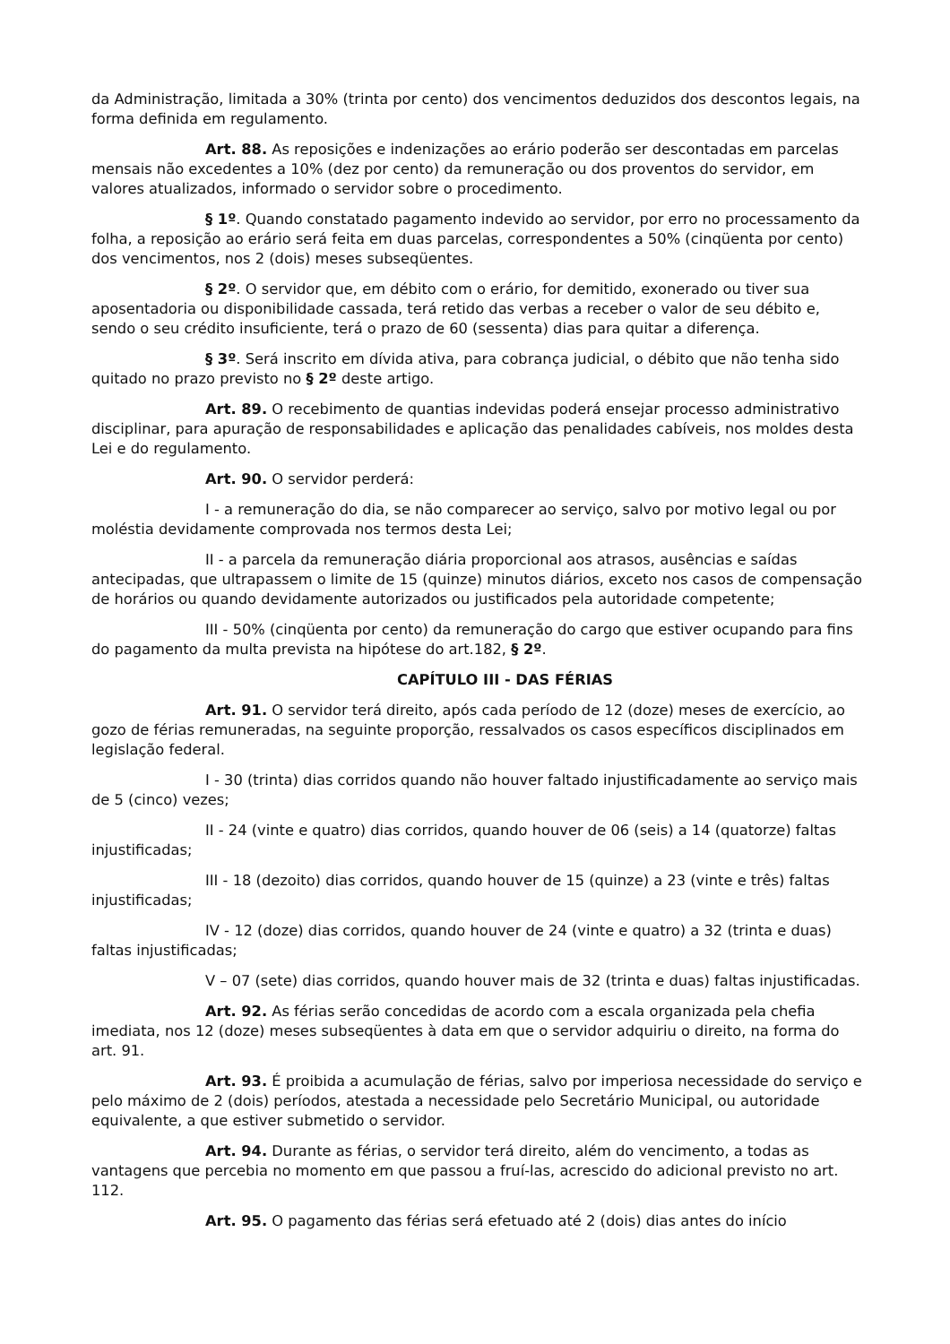da Administração, limitada a 30% (trinta por cento) dos vencimentos deduzidos dos descontos legais, na forma definida em regulamento.
Art. 88. As reposições e indenizações ao erário poderão ser descontadas em parcelas mensais não excedentes a 10% (dez por cento) da remuneração ou dos proventos do servidor, em valores atualizados, informado o servidor sobre o procedimento.
§ 1º. Quando constatado pagamento indevido ao servidor, por erro no processamento da folha, a reposição ao erário será feita em duas parcelas, correspondentes a 50% (cinqüenta por cento) dos vencimentos, nos 2 (dois) meses subseqüentes.
§ 2º. O servidor que, em débito com o erário, for demitido, exonerado ou tiver sua aposentadoria ou disponibilidade cassada, terá retido das verbas a receber o valor de seu débito e, sendo o seu crédito insuficiente, terá o prazo de 60 (sessenta) dias para quitar a diferença.
§ 3º. Será inscrito em dívida ativa, para cobrança judicial, o débito que não tenha sido quitado no prazo previsto no § 2º deste artigo.
Art. 89. O recebimento de quantias indevidas poderá ensejar processo administrativo disciplinar, para apuração de responsabilidades e aplicação das penalidades cabíveis, nos moldes desta Lei e do regulamento.
Art. 90. O servidor perderá:
I - a remuneração do dia, se não comparecer ao serviço, salvo por motivo legal ou por moléstia devidamente comprovada nos termos desta Lei;
II - a parcela da remuneração diária proporcional aos atrasos, ausências e saídas antecipadas, que ultrapassem o limite de 15 (quinze) minutos diários, exceto nos casos de compensação de horários ou quando devidamente autorizados ou justificados pela autoridade competente;
III - 50% (cinqüenta por cento) da remuneração do cargo que estiver ocupando para fins do pagamento da multa prevista na hipótese do art.182, § 2º.
CAPÍTULO III - DAS FÉRIAS
Art. 91. O servidor terá direito, após cada período de 12 (doze) meses de exercício, ao gozo de férias remuneradas, na seguinte proporção, ressalvados os casos específicos disciplinados em legislação federal.
I - 30 (trinta) dias corridos quando não houver faltado injustificadamente ao serviço mais de 5 (cinco) vezes;
II - 24 (vinte e quatro) dias corridos, quando houver de 06 (seis) a 14 (quatorze) faltas injustificadas;
III - 18 (dezoito) dias corridos, quando houver de 15 (quinze) a 23 (vinte e três) faltas injustificadas;
IV - 12 (doze) dias corridos, quando houver de 24 (vinte e quatro) a 32 (trinta e duas) faltas injustificadas;
V – 07 (sete) dias corridos, quando houver mais de 32 (trinta e duas) faltas injustificadas.
Art. 92. As férias serão concedidas de acordo com a escala organizada pela chefia imediata, nos 12 (doze) meses subseqüentes à data em que o servidor adquiriu o direito, na forma do art. 91.
Art. 93. É proibida a acumulação de férias, salvo por imperiosa necessidade do serviço e pelo máximo de 2 (dois) períodos, atestada a necessidade pelo Secretário Municipal, ou autoridade equivalente, a que estiver submetido o servidor.
Art. 94. Durante as férias, o servidor terá direito, além do vencimento, a todas as vantagens que percebia no momento em que passou a fruí-las, acrescido do adicional previsto no art. 112.
Art. 95. O pagamento das férias será efetuado até 2 (dois) dias antes do início